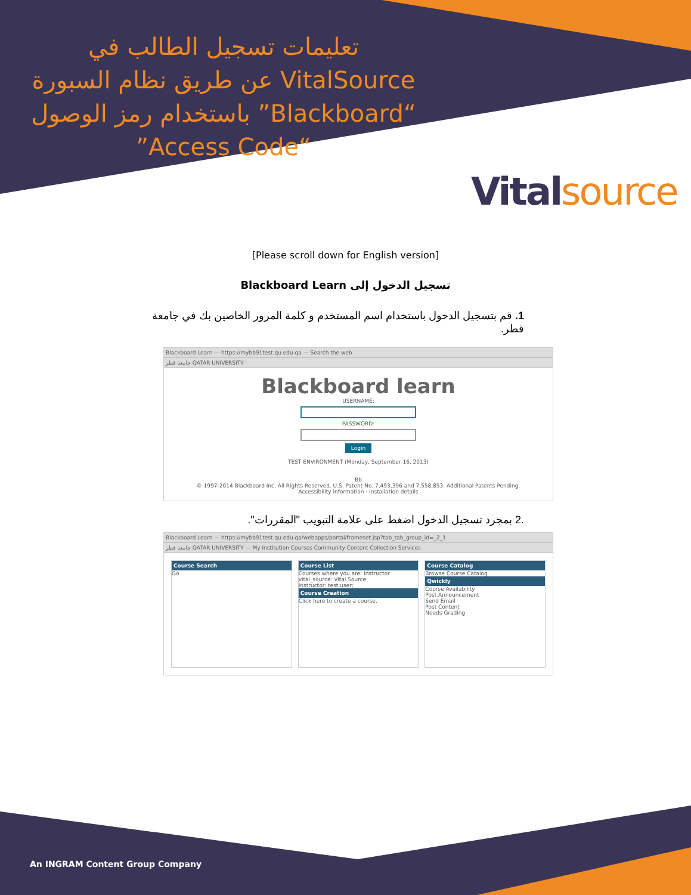تعليمات تسجيل الطالب في VitalSource عن طريق نظام السبورة “Blackboard” باستخدام رمز الوصول “Access Code”
Vitalsource
[Please scroll down for English version]
تسجيل الدخول إلى Blackboard Learn
1. قم بتسجيل الدخول باستخدام اسم المستخدم و كلمة المرور الخاصين بك في جامعة قطر.
Blackboard Learn — https://mybb91test.qu.edu.qa — Search the web
جامعة قطر QATAR UNIVERSITY
Blackboard learn
USERNAME:
PASSWORD:
Login
TEST ENVIRONMENT (Monday, September 16, 2013)
Bb
© 1997-2014 Blackboard Inc. All Rights Reserved. U.S. Patent No. 7,493,396 and 7,558,853. Additional Patents Pending.
Accessibility information · Installation details
.2 بمجرد تسجيل الدخول اضغط على علامة التبويب "المقررات".
Blackboard Learn — https://mybb91test.qu.edu.qa/webapps/portal/frameset.jsp?tab_tab_group_id=_2_1
جامعة قطر QATAR UNIVERSITY — My Institution Courses Community Content Collection Services
Course Search
Go
Course List
Courses where you are: Instructor
vital_source: Vital Source
Instructor: test user;
Course Creation
Click here to create a course.
Course Catalog
Browse Course Catalog
Qwickly
Course Availability
Post Announcement
Send Email
Post Content
Needs Grading
An INGRAM Content Group Company